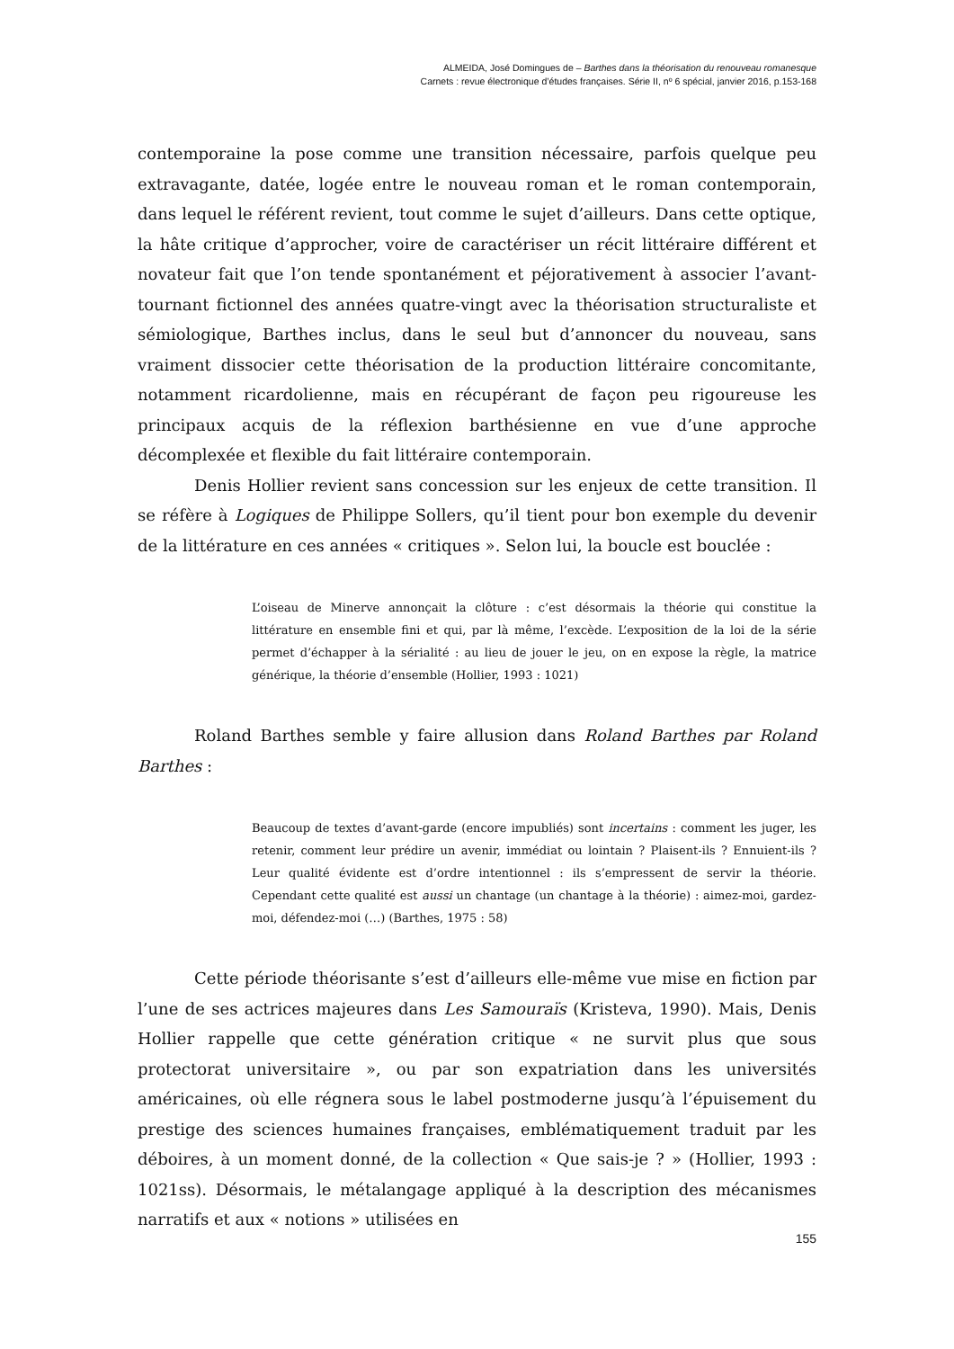ALMEIDA, José Domingues de – Barthes dans la théorisation du renouveau romanesque
Carnets : revue électronique d’études françaises. Série II, nº 6 spécial, janvier 2016, p.153-168
contemporaine la pose comme une transition nécessaire, parfois quelque peu extravagante, datée, logée entre le nouveau roman et le roman contemporain, dans lequel le référent revient, tout comme le sujet d’ailleurs. Dans cette optique, la hâte critique d’approcher, voire de caractériser un récit littéraire différent et novateur fait que l’on tende spontanément et péjorativement à associer l’avant-tournant fictionnel des années quatre-vingt avec la théorisation structuraliste et sémiologique, Barthes inclus, dans le seul but d’annoncer du nouveau, sans vraiment dissocier cette théorisation de la production littéraire concomitante, notamment ricardolienne, mais en récupérant de façon peu rigoureuse les principaux acquis de la réflexion barthésienne en vue d’une approche décomplexée et flexible du fait littéraire contemporain.
Denis Hollier revient sans concession sur les enjeux de cette transition. Il se réfère à Logiques de Philippe Sollers, qu’il tient pour bon exemple du devenir de la littérature en ces années « critiques ». Selon lui, la boucle est bouclée :
L’oiseau de Minerve annonçait la clôture : c’est désormais la théorie qui constitue la littérature en ensemble fini et qui, par là même, l’excède. L’exposition de la loi de la série permet d’échapper à la sérialité : au lieu de jouer le jeu, on en expose la règle, la matrice générique, la théorie d’ensemble (Hollier, 1993 : 1021)
Roland Barthes semble y faire allusion dans Roland Barthes par Roland Barthes :
Beaucoup de textes d’avant-garde (encore impubliés) sont incertains : comment les juger, les retenir, comment leur prédire un avenir, immédiat ou lointain ? Plaisent-ils ? Ennuient-ils ? Leur qualité évidente est d’ordre intentionnel : ils s’empressent de servir la théorie. Cependant cette qualité est aussi un chantage (un chantage à la théorie) : aimez-moi, gardez-moi, défendez-moi (…) (Barthes, 1975 : 58)
Cette période théorisante s’est d’ailleurs elle-même vue mise en fiction par l’une de ses actrices majeures dans Les Samouraïs (Kristeva, 1990). Mais, Denis Hollier rappelle que cette génération critique « ne survit plus que sous protectorat universitaire », ou par son expatriation dans les universités américaines, où elle régnera sous le label postmoderne jusqu’à l’épuisement du prestige des sciences humaines françaises, emblématiquement traduit par les déboires, à un moment donné, de la collection « Que sais-je ? » (Hollier, 1993 : 1021ss). Désormais, le métalangage appliqué à la description des mécanismes narratifs et aux « notions » utilisées en
155